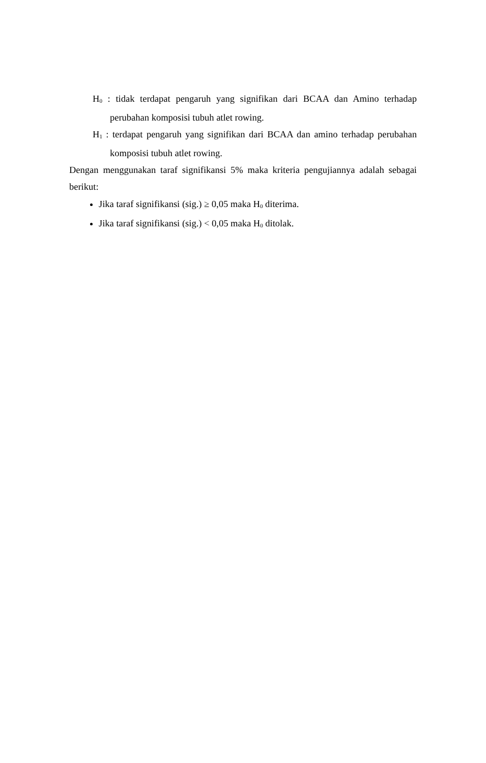H<sub>0</sub> : tidak terdapat pengaruh yang signifikan dari BCAA dan Amino terhadap perubahan komposisi tubuh atlet rowing.
H<sub>1</sub> : terdapat pengaruh yang signifikan dari BCAA dan amino terhadap perubahan komposisi tubuh atlet rowing.
Dengan menggunakan taraf signifikansi 5% maka kriteria pengujiannya adalah sebagai berikut:
Jika taraf signifikansi (sig.) ≥ 0,05 maka H<sub>0</sub> diterima.
Jika taraf signifikansi (sig.) < 0,05 maka H<sub>0</sub> ditolak.